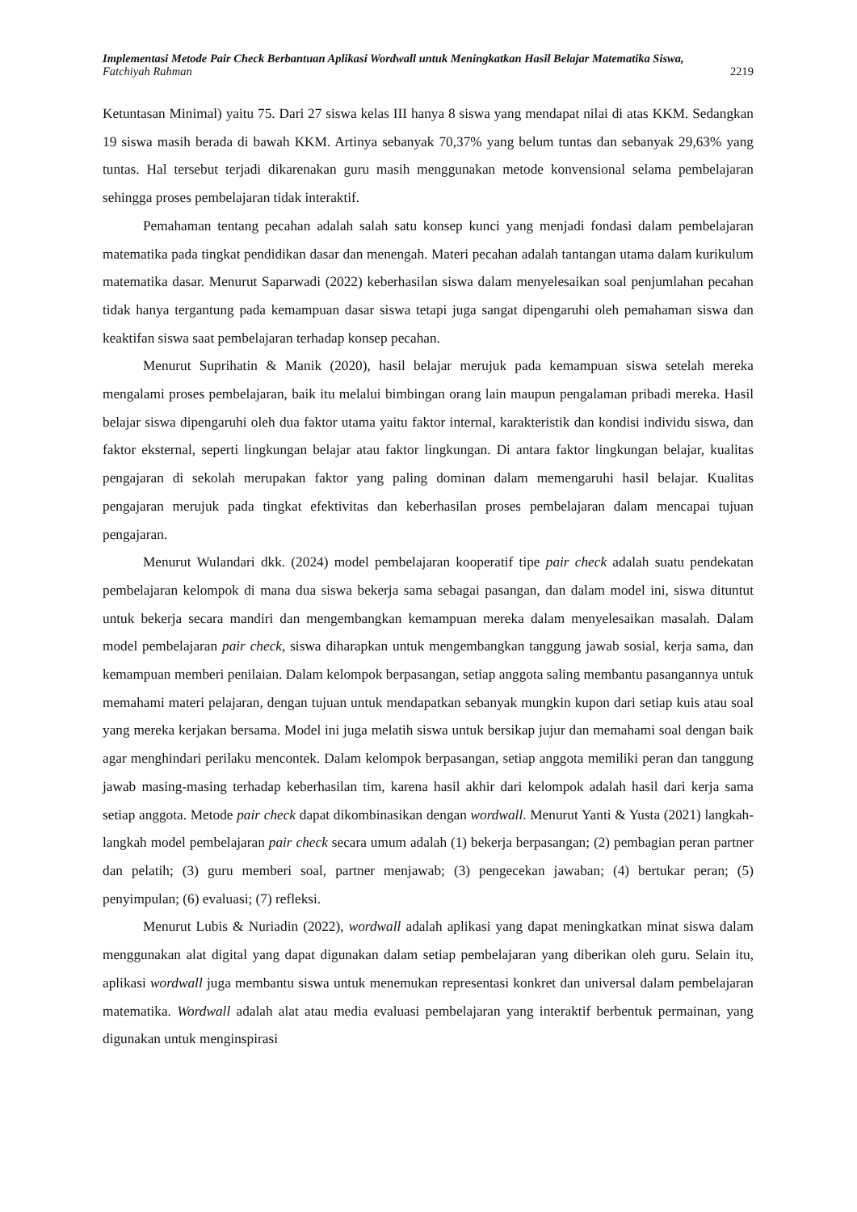Implementasi Metode Pair Check Berbantuan Aplikasi Wordwall untuk Meningkatkan Hasil Belajar Matematika Siswa,
Fatchiyah Rahman 2219
Ketuntasan Minimal) yaitu 75. Dari 27 siswa kelas III hanya 8 siswa yang mendapat nilai di atas KKM. Sedangkan 19 siswa masih berada di bawah KKM. Artinya sebanyak 70,37% yang belum tuntas dan sebanyak 29,63% yang tuntas. Hal tersebut terjadi dikarenakan guru masih menggunakan metode konvensional selama pembelajaran sehingga proses pembelajaran tidak interaktif.
Pemahaman tentang pecahan adalah salah satu konsep kunci yang menjadi fondasi dalam pembelajaran matematika pada tingkat pendidikan dasar dan menengah. Materi pecahan adalah tantangan utama dalam kurikulum matematika dasar. Menurut Saparwadi (2022) keberhasilan siswa dalam menyelesaikan soal penjumlahan pecahan tidak hanya tergantung pada kemampuan dasar siswa tetapi juga sangat dipengaruhi oleh pemahaman siswa dan keaktifan siswa saat pembelajaran terhadap konsep pecahan.
Menurut Suprihatin & Manik (2020), hasil belajar merujuk pada kemampuan siswa setelah mereka mengalami proses pembelajaran, baik itu melalui bimbingan orang lain maupun pengalaman pribadi mereka. Hasil belajar siswa dipengaruhi oleh dua faktor utama yaitu faktor internal, karakteristik dan kondisi individu siswa, dan faktor eksternal, seperti lingkungan belajar atau faktor lingkungan. Di antara faktor lingkungan belajar, kualitas pengajaran di sekolah merupakan faktor yang paling dominan dalam memengaruhi hasil belajar. Kualitas pengajaran merujuk pada tingkat efektivitas dan keberhasilan proses pembelajaran dalam mencapai tujuan pengajaran.
Menurut Wulandari dkk. (2024) model pembelajaran kooperatif tipe pair check adalah suatu pendekatan pembelajaran kelompok di mana dua siswa bekerja sama sebagai pasangan, dan dalam model ini, siswa dituntut untuk bekerja secara mandiri dan mengembangkan kemampuan mereka dalam menyelesaikan masalah. Dalam model pembelajaran pair check, siswa diharapkan untuk mengembangkan tanggung jawab sosial, kerja sama, dan kemampuan memberi penilaian. Dalam kelompok berpasangan, setiap anggota saling membantu pasangannya untuk memahami materi pelajaran, dengan tujuan untuk mendapatkan sebanyak mungkin kupon dari setiap kuis atau soal yang mereka kerjakan bersama. Model ini juga melatih siswa untuk bersikap jujur dan memahami soal dengan baik agar menghindari perilaku mencontek. Dalam kelompok berpasangan, setiap anggota memiliki peran dan tanggung jawab masing-masing terhadap keberhasilan tim, karena hasil akhir dari kelompok adalah hasil dari kerja sama setiap anggota. Metode pair check dapat dikombinasikan dengan wordwall. Menurut Yanti & Yusta (2021) langkah-langkah model pembelajaran pair check secara umum adalah (1) bekerja berpasangan; (2) pembagian peran partner dan pelatih; (3) guru memberi soal, partner menjawab; (3) pengecekan jawaban; (4) bertukar peran; (5) penyimpulan; (6) evaluasi; (7) refleksi.
Menurut Lubis & Nuriadin (2022), wordwall adalah aplikasi yang dapat meningkatkan minat siswa dalam menggunakan alat digital yang dapat digunakan dalam setiap pembelajaran yang diberikan oleh guru. Selain itu, aplikasi wordwall juga membantu siswa untuk menemukan representasi konkret dan universal dalam pembelajaran matematika. Wordwall adalah alat atau media evaluasi pembelajaran yang interaktif berbentuk permainan, yang digunakan untuk menginspirasi